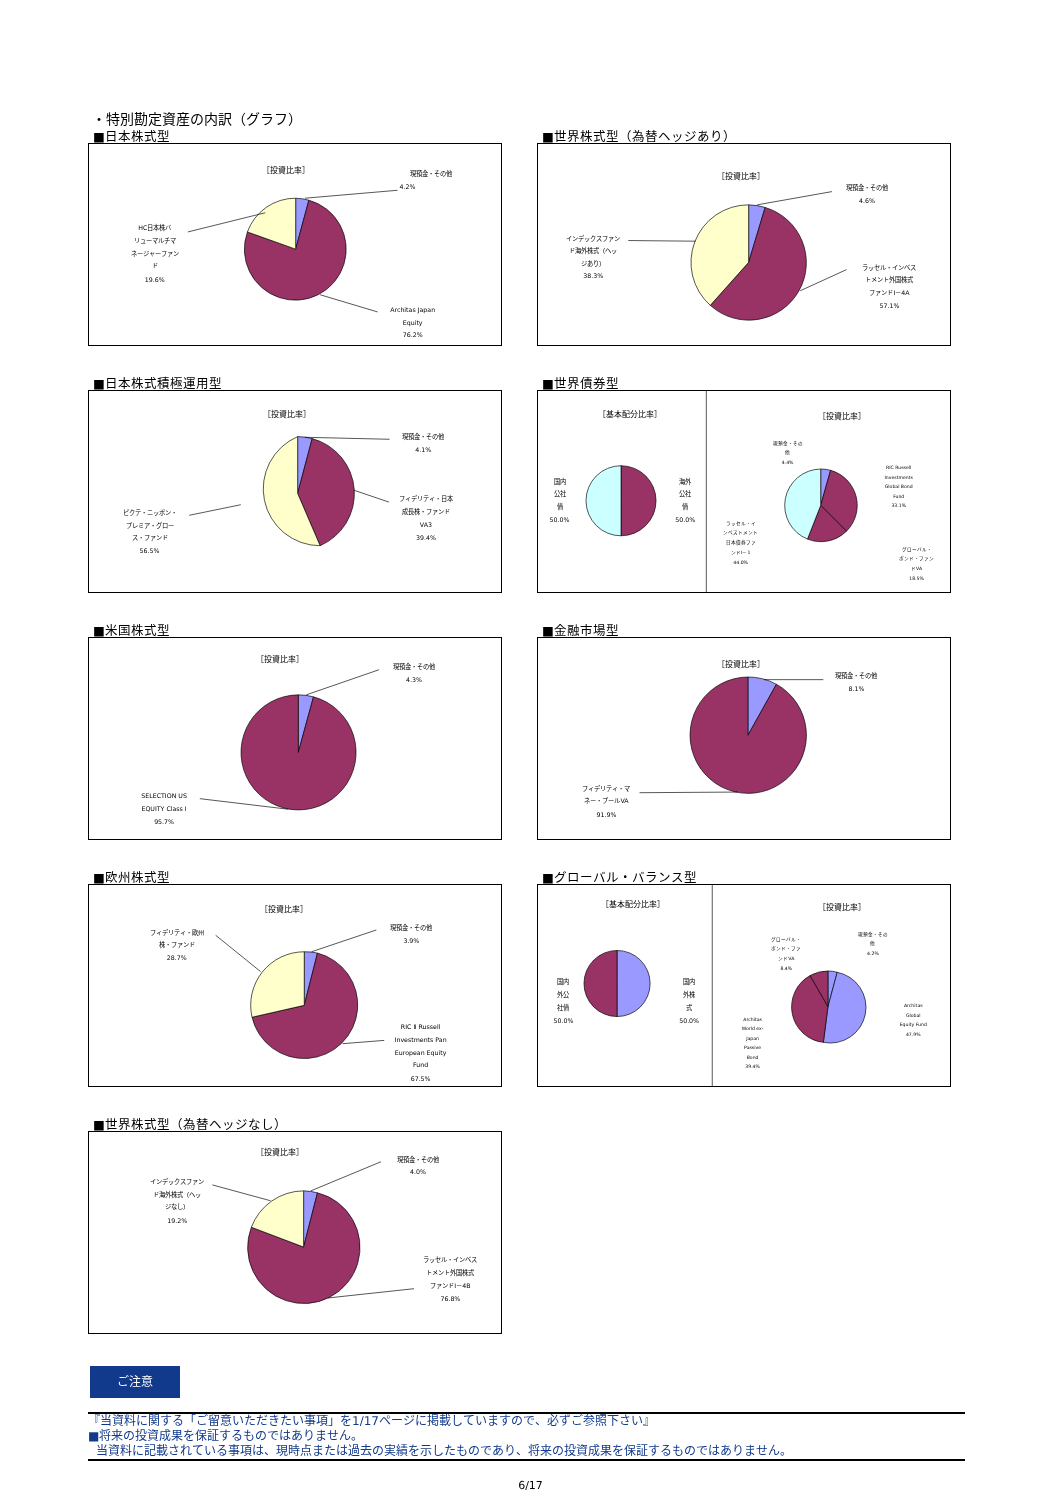・特別勘定資産の内訳（グラフ）
■日本株式型
［投資比率］
現預金・その他
4.2%
HC日本株バ
リューマルチマ
ネージャーファン
ド
19.6%
Architas Japan
Equity
76.2%
■世界株式型（為替ヘッジあり）
［投資比率］
現預金・その他
4.6%
インデックスファン
ド海外株式（ヘッ
ジあり）
38.3%
ラッセル・インベス
トメント外国株式
ファンドⅠ－4A
57.1%
■日本株式積極運用型
［投資比率］
現預金・その他
4.1%
フィデリティ・日本
成長株・ファンド
VA3
39.4%
ピクテ・ニッポン・
プレミア・グロー
ス・ファンド
56.5%
■世界債券型
［基本配分比率］
国内
公社
債
50.0%
海外
公社
債
50.0%
［投資比率］
現預金・その
他
4.4%
RIC Russell
Investments
Global Bond
Fund
33.1%
ラッセル・イ
ンベストメント
日本債券ファ
ンドⅠ－1
44.0%
グローバル・
ボンド・ファン
ドVA
18.5%
■米国株式型
［投資比率］
現預金・その他
4.3%
SELECTION US
EQUITY Class I
95.7%
■金融市場型
［投資比率］
現預金・その他
8.1%
フィデリティ・マ
ネー・プールVA
91.9%
■欧州株式型
［投資比率］
現預金・その他
3.9%
フィデリティ・欧州
株・ファンド
28.7%
RIC Ⅱ Russell
Investments Pan
European Equity
Fund
67.5%
■グローバル・バランス型
［基本配分比率］
国内
外公
社債
50.0%
国内
外株
式
50.0%
［投資比率］
現預金・その
他
4.2%
グローバル・
ボンド・ファ
ンドVA
8.4%
Architas
Global
Equity Fund
47.9%
Architas
World ex-
Japan
Passive
Bond
39.4%
■世界株式型（為替ヘッジなし）
［投資比率］
現預金・その他
4.0%
インデックスファン
ド海外株式（ヘッ
ジなし）
19.2%
ラッセル・インベス
トメント外国株式
ファンドⅠ－4B
76.8%
ご注意
『当資料に関する「ご留意いただきたい事項」を1/17ページに掲載していますので、必ずご参照下さい』
■将来の投資成果を保証するものではありません。
当資料に記載されている事項は、現時点または過去の実績を示したものであり、将来の投資成果を保証するものではありません。
6/17